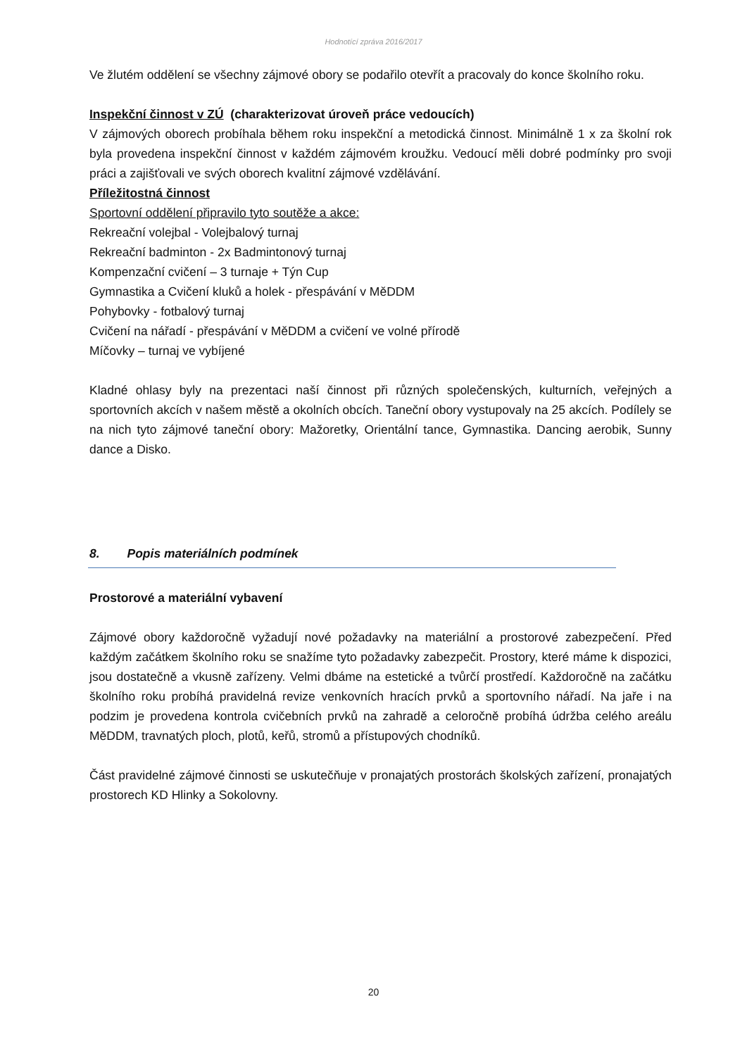Hodnotící zpráva 2016/2017
Ve žlutém oddělení se všechny zájmové obory se podařilo otevřít a pracovaly do konce školního roku.
Inspekční činnost v ZÚ (charakterizovat úroveň práce vedoucích)
V zájmových oborech probíhala během roku inspekční a metodická činnost. Minimálně 1 x za školní rok byla provedena inspekční činnost v každém zájmovém kroužku. Vedoucí měli dobré podmínky pro svoji práci a zajišťovali ve svých oborech kvalitní zájmové vzdělávání.
Příležitostná činnost
Sportovní oddělení připravilo tyto soutěže a akce:
Rekreační volejbal - Volejbalový turnaj
Rekreační badminton - 2x Badmintonový turnaj
Kompenzační cvičení – 3 turnaje + Týn Cup
Gymnastika a Cvičení kluků a holek - přespávání v MěDDM
Pohybovky - fotbalový turnaj
Cvičení na nářadí - přespávání v MěDDM a cvičení ve volné přírodě
Míčovky – turnaj ve vybíjené
Kladné ohlasy byly na prezentaci naší činnost při různých společenských, kulturních, veřejných a sportovních akcích v našem městě a okolních obcích. Taneční obory vystupovaly na 25 akcích. Podílely se na nich tyto zájmové taneční obory: Mažoretky, Orientální tance, Gymnastika. Dancing aerobik, Sunny dance a Disko.
8. Popis materiálních podmínek
Prostorové a materiální vybavení
Zájmové obory každoročně vyžadují nové požadavky na materiální a prostorové zabezpečení. Před každým začátkem školního roku se snažíme tyto požadavky zabezpečit. Prostory, které máme k dispozici, jsou dostatečně a vkusně zařízeny. Velmi dbáme na estetické a tvůrčí prostředí. Každoročně na začátku školního roku probíhá pravidelná revize venkovních hracích prvků a sportovního nářadí. Na jaře i na podzim je provedena kontrola cvičebních prvků na zahradě a celoročně probíhá údržba celého areálu MěDDM, travnatých ploch, plotů, keřů, stromů a přístupových chodníků.
Část pravidelné zájmové činnosti se uskutečňuje v pronajatých prostorách školských zařízení, pronajatých prostorech KD Hlinky a Sokolovny.
20